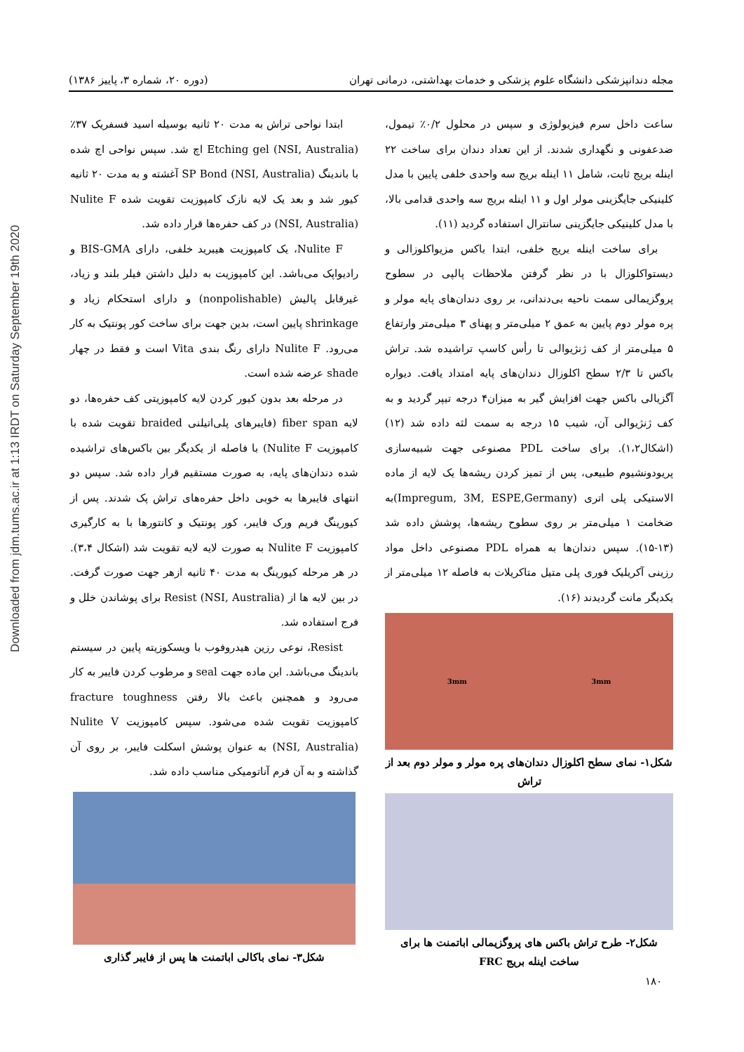Downloaded from jdm.tums.ac.ir at 1:13 IRDT on Saturday September 19th 2020
مجله دندانپزشکی دانشگاه علوم پزشکی و خدمات بهداشتی، درمانی تهران (دوره ۲۰، شماره ۳، پاییز ۱۳۸۶)
ساعت داخل سرم فیزیولوژی و سپس در محلول ۰/۲٪ تیمول، ضدعفونی و نگهداری شدند. از این تعداد دندان برای ساخت ۲۲ اینله بریج ثابت، شامل ۱۱ اینله بریج سه واحدی خلفی پایین با مدل کلینیکی جایگزینی مولر اول و ۱۱ اینله بریج سه واحدی قدامی بالا، با مدل کلینیکی جایگزینی سانترال استفاده گردید (۱۱).
برای ساخت اینله بریج خلفی، ابتدا باکس مزیواکلوزالی و دیستواکلوزال با در نظر گرفتن ملاحظات پالپی در سطوح پروگزیمالی سمت ناحیه بی‌دندانی، بر روی دندان‌های پایه مولر و پره مولر دوم پایین به عمق ۲ میلی‌متر و پهنای ۳ میلی‌متر وارتفاع ۵ میلی‌متر از کف ژنژیوالی تا رأس کاسپ تراشیده شد. تراش باکس تا ۲/۳ سطح اکلوزال دندان‌های پایه امتداد یافت. دیواره آگزیالی باکس جهت افزایش گیر به میزان۴ درجه تیپر گردید و به کف ژنژیوالی آن، شیب ۱۵ درجه به سمت لثه داده شد (۱۲) (اشکال۱،۲). برای ساخت PDL مصنوعی جهت شبیه‌سازی پریودونشیوم طبیعی، پس از تمیز کردن ریشه‌ها یک لایه از ماده الاستیکی پلی اتری (Impregum, 3M, ESPE,Germany)به ضخامت ۱ میلی‌متر بر روی سطوح ریشه‌ها، پوشش داده شد (۱۳-۱۵). سپس دندان‌ها به همراه PDL مصنوعی داخل مواد رزینی آکریلیک فوری پلی متیل متاکریلات به فاصله ۱۲ میلی‌متر از یکدیگر مانت گردیدند (۱۶).
3mm 3mm
شکل۱- نمای سطح اکلوزال دندان‌های پره مولر و مولر دوم بعد از تراش
شکل۲- طرح تراش باکس های پروگزیمالی اباتمنت ها برای ساخت اینله بریج FRC
ابتدا نواحی تراش به مدت ۲۰ ثانیه بوسیله اسید فسفریک ۳۷٪ Etching gel (NSI, Australia) اچ شد. سپس نواحی اچ شده با باندینگ SP Bond (NSI, Australia) آغشته و به مدت ۲۰ ثانیه کیور شد و بعد یک لایه نازک کامپوزیت تقویت شده Nulite F (NSI, Australia) در کف حفره‌ها قرار داده شد.
Nulite F، یک کامپوزیت هیبرید خلفی، دارای BIS-GMA و رادیواپک می‌باشد. این کامپوزیت به دلیل داشتن فیلر بلند و زیاد، غیرقابل پالیش (nonpolishable) و دارای استحکام زیاد و shrinkage پایین است، بدین جهت برای ساخت کور پونتیک به کار می‌رود. Nulite F دارای رنگ بندی Vita است و فقط در چهار shade عرضه شده است.
در مرحله بعد بدون کیور کردن لایه کامپوزیتی کف حفره‌ها، دو لایه fiber span (فایبرهای پلی‌اتیلنی braided تقویت شده با کامپوزیت Nulite F) با فاصله از یکدیگر بین باکس‌های تراشیده شده دندان‌های پایه، به صورت مستقیم قرار داده شد. سپس دو انتهای فایبرها به خوبی داخل حفره‌های تراش پک شدند. پس از کیورینگ فریم ورک فایبر، کور پونتیک و کانتورها با به کارگیری کامپوزیت Nulite F به صورت لایه لایه تقویت شد (اشکال ۳،۴). در هر مرحله کیورینگ به مدت ۴۰ ثانیه ازهر جهت صورت گرفت. در بین لایه ها از Resist (NSI, Australia) برای پوشاندن خلل و فرج استفاده شد.
Resist، نوعی رزین هیدروفوب با ویسکوزیته پایین در سیستم باندینگ می‌باشد. این ماده جهت seal و مرطوب کردن فایبر به کار می‌رود و همچنین باعث بالا رفتن fracture toughness کامپوزیت تقویت شده می‌شود. سپس کامپوزیت Nulite V (NSI, Australia) به عنوان پوشش اسکلت فایبر، بر روی آن گذاشته و به آن فرم آناتومیکی مناسب داده شد.
شکل۳- نمای باکالی اباتمنت ها پس از فایبر گذاری
۱۸۰